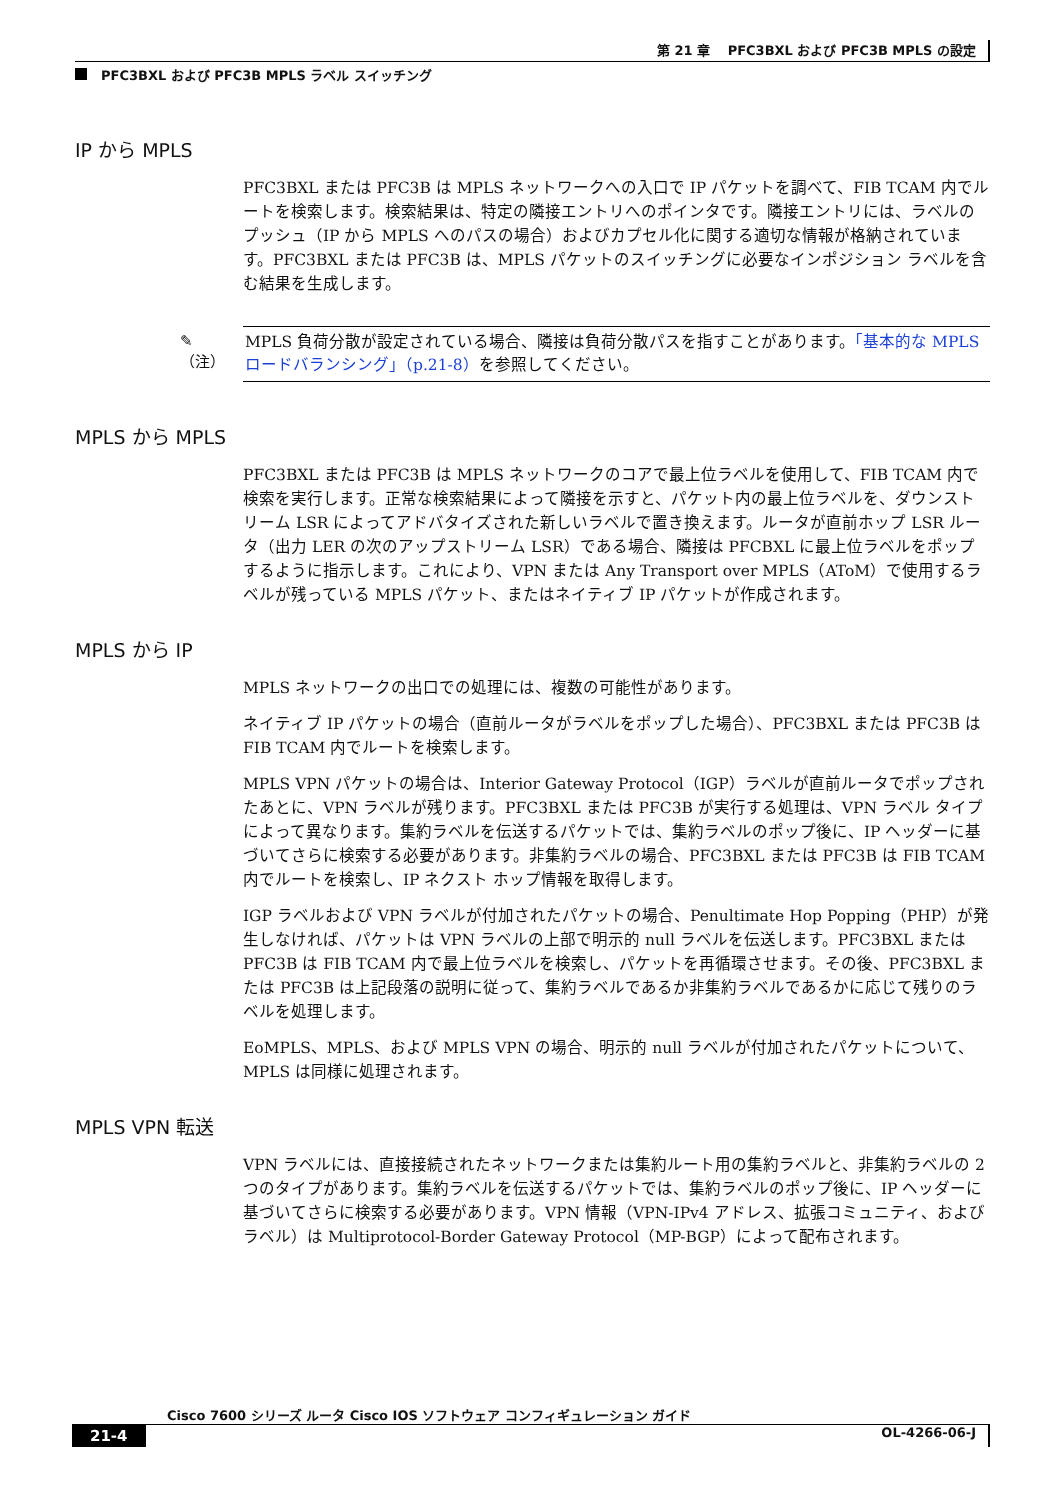第 21 章　 PFC3BXL および PFC3B MPLS の設定
PFC3BXL および PFC3B MPLS ラベル スイッチング
IP から MPLS
PFC3BXL または PFC3B は MPLS ネットワークへの入口で IP パケットを調べて、FIB TCAM 内でルートを検索します。検索結果は、特定の隣接エントリへのポインタです。隣接エントリには、ラベルのプッシュ（IP から MPLS へのパスの場合）およびカプセル化に関する適切な情報が格納されています。PFC3BXL または PFC3B は、MPLS パケットのスイッチングに必要なインポジション ラベルを含む結果を生成します。
✎
（注）
MPLS 負荷分散が設定されている場合、隣接は負荷分散パスを指すことがあります。「基本的な MPLS ロードバランシング」（p.21-8）を参照してください。
MPLS から MPLS
PFC3BXL または PFC3B は MPLS ネットワークのコアで最上位ラベルを使用して、FIB TCAM 内で検索を実行します。正常な検索結果によって隣接を示すと、パケット内の最上位ラベルを、ダウンストリーム LSR によってアドバタイズされた新しいラベルで置き換えます。ルータが直前ホップ LSR ルータ（出力 LER の次のアップストリーム LSR）である場合、隣接は PFCBXL に最上位ラベルをポップするように指示します。これにより、VPN または Any Transport over MPLS（AToM）で使用するラベルが残っている MPLS パケット、またはネイティブ IP パケットが作成されます。
MPLS から IP
MPLS ネットワークの出口での処理には、複数の可能性があります。
ネイティブ IP パケットの場合（直前ルータがラベルをポップした場合）、PFC3BXL または PFC3B は FIB TCAM 内でルートを検索します。
MPLS VPN パケットの場合は、Interior Gateway Protocol（IGP）ラベルが直前ルータでポップされたあとに、VPN ラベルが残ります。PFC3BXL または PFC3B が実行する処理は、VPN ラベル タイプによって異なります。集約ラベルを伝送するパケットでは、集約ラベルのポップ後に、IP ヘッダーに基づいてさらに検索する必要があります。非集約ラベルの場合、PFC3BXL または PFC3B は FIB TCAM 内でルートを検索し、IP ネクスト ホップ情報を取得します。
IGP ラベルおよび VPN ラベルが付加されたパケットの場合、Penultimate Hop Popping（PHP）が発生しなければ、パケットは VPN ラベルの上部で明示的 null ラベルを伝送します。PFC3BXL または PFC3B は FIB TCAM 内で最上位ラベルを検索し、パケットを再循環させます。その後、PFC3BXL または PFC3B は上記段落の説明に従って、集約ラベルであるか非集約ラベルであるかに応じて残りのラベルを処理します。
EoMPLS、MPLS、および MPLS VPN の場合、明示的 null ラベルが付加されたパケットについて、MPLS は同様に処理されます。
MPLS VPN 転送
VPN ラベルには、直接接続されたネットワークまたは集約ルート用の集約ラベルと、非集約ラベルの 2 つのタイプがあります。集約ラベルを伝送するパケットでは、集約ラベルのポップ後に、IP ヘッダーに基づいてさらに検索する必要があります。VPN 情報（VPN-IPv4 アドレス、拡張コミュニティ、およびラベル）は Multiprotocol-Border Gateway Protocol（MP-BGP）によって配布されます。
Cisco 7600 シリーズ ルータ Cisco IOS ソフトウェア コンフィギュレーション ガイド
21-4 OL-4266-06-J